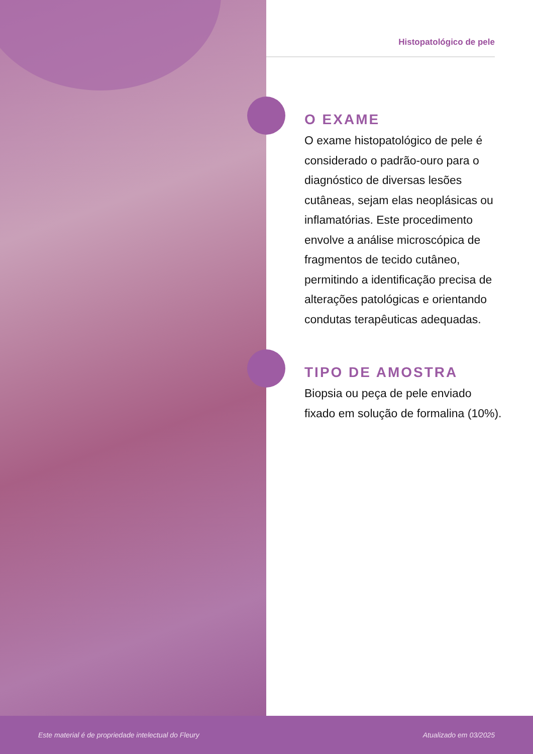Histopatológico de pele
O EXAME
O exame histopatológico de pele é considerado o padrão-ouro para o diagnóstico de diversas lesões cutâneas, sejam elas neoplásicas ou inflamatórias. Este procedimento envolve a análise microscópica de fragmentos de tecido cutâneo, permitindo a identificação precisa de alterações patológicas e orientando condutas terapêuticas adequadas.
TIPO DE AMOSTRA
Biopsia ou peça de pele enviado fixado em solução de formalina (10%).
Este material é de propriedade intelectual do Fleury Atualizado em 03/2025